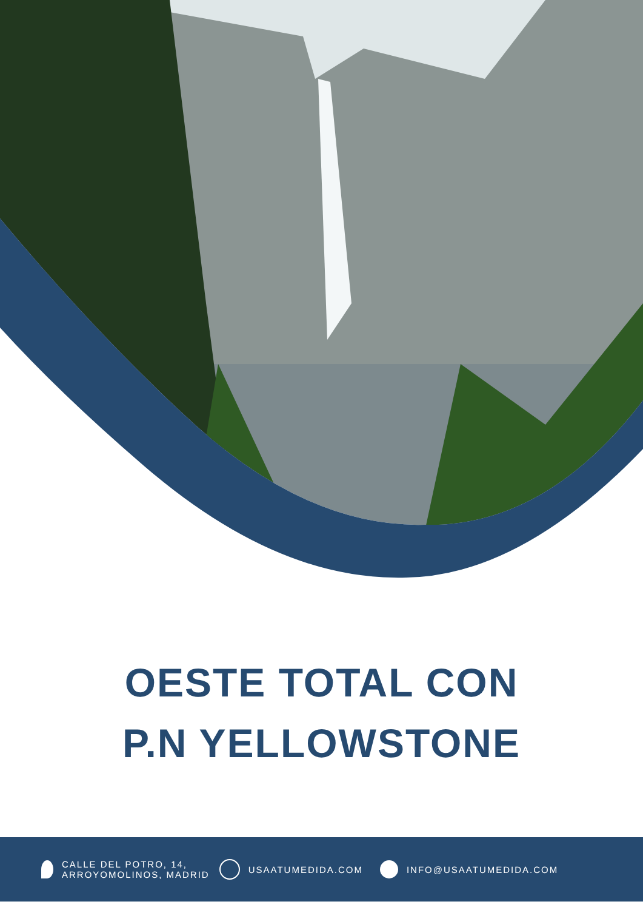OESTE TOTAL CON
P.N YELLOWSTONE
CALLE DEL POTRO, 14,
ARROYOMOLINOS, MADRID
USAATUMEDIDA.COM INFO@USAATUMEDIDA.COM